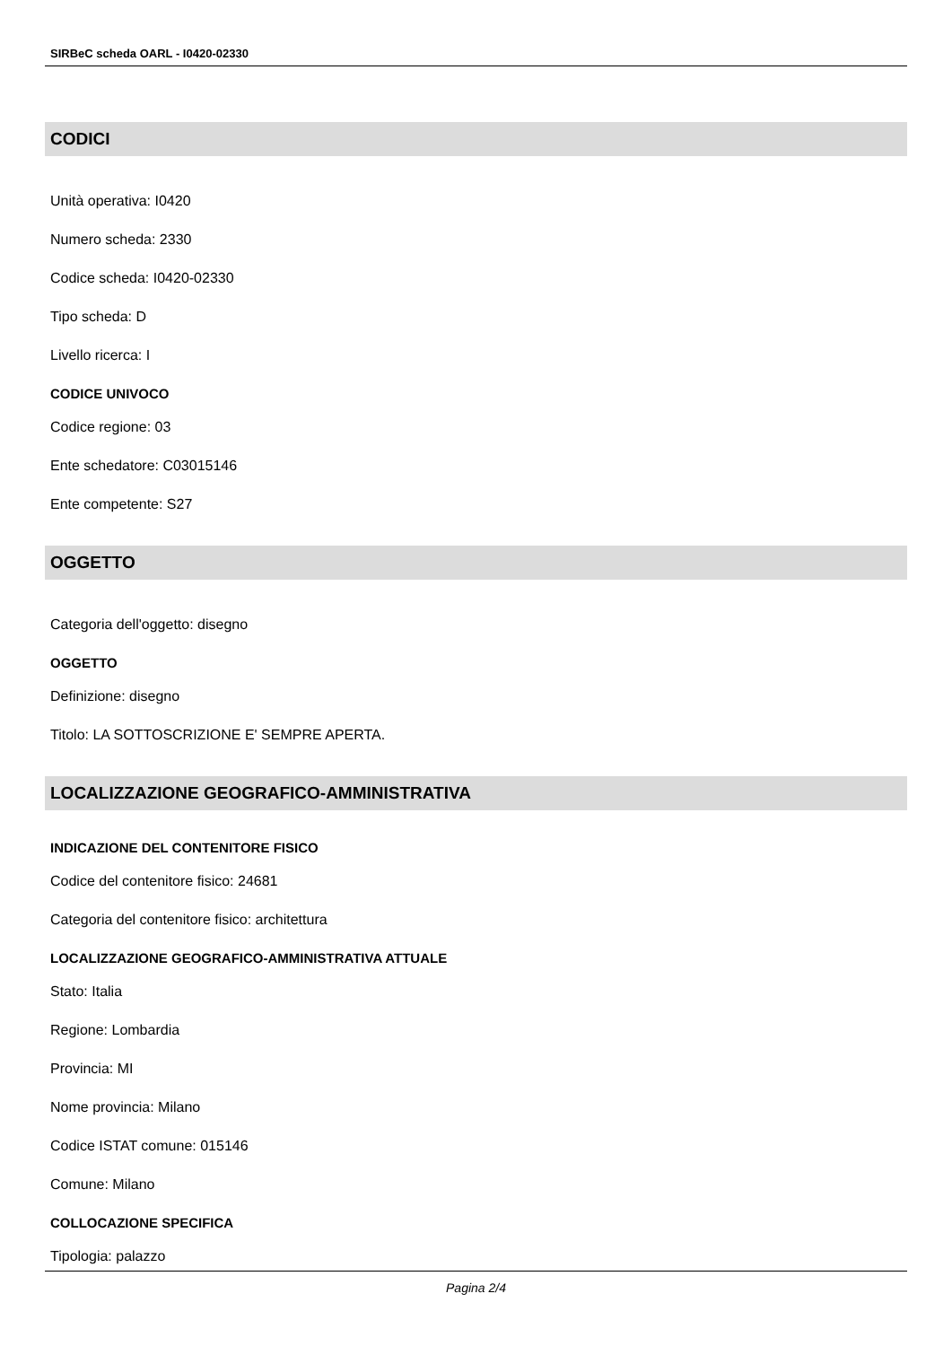SIRBeC scheda OARL - I0420-02330
CODICI
Unità operativa: I0420
Numero scheda: 2330
Codice scheda: I0420-02330
Tipo scheda: D
Livello ricerca: I
CODICE UNIVOCO
Codice regione: 03
Ente schedatore: C03015146
Ente competente: S27
OGGETTO
Categoria dell'oggetto: disegno
OGGETTO
Definizione: disegno
Titolo: LA SOTTOSCRIZIONE E' SEMPRE APERTA.
LOCALIZZAZIONE GEOGRAFICO-AMMINISTRATIVA
INDICAZIONE DEL CONTENITORE FISICO
Codice del contenitore fisico: 24681
Categoria del contenitore fisico: architettura
LOCALIZZAZIONE GEOGRAFICO-AMMINISTRATIVA ATTUALE
Stato: Italia
Regione: Lombardia
Provincia: MI
Nome provincia: Milano
Codice ISTAT comune: 015146
Comune: Milano
COLLOCAZIONE SPECIFICA
Tipologia: palazzo
Pagina 2/4